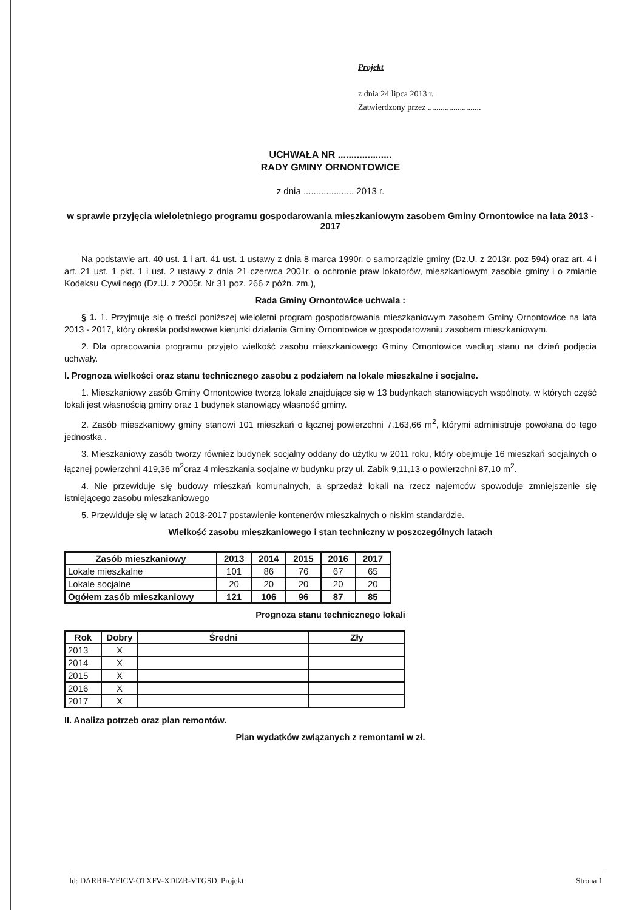Projekt
z dnia 24 lipca 2013 r.
Zatwierdzony przez .........................
UCHWAŁA NR ....................
RADY GMINY ORNONTOWICE
z dnia .................... 2013 r.
w sprawie przyjęcia wieloletniego programu gospodarowania mieszkaniowym zasobem Gminy Ornontowice na lata 2013 - 2017
Na podstawie art. 40 ust. 1 i art. 41 ust. 1 ustawy z dnia 8 marca 1990r. o samorządzie gminy (Dz.U. z 2013r. poz 594) oraz art. 4 i art. 21 ust. 1 pkt. 1 i ust. 2 ustawy z dnia 21 czerwca 2001r. o ochronie praw lokatorów, mieszkaniowym zasobie gminy i o zmianie Kodeksu Cywilnego (Dz.U. z 2005r. Nr 31 poz. 266 z późn. zm.),
Rada Gminy Ornontowice uchwala :
§ 1. 1. Przyjmuje się o treści poniższej wieloletni program gospodarowania mieszkaniowym zasobem Gminy Ornontowice na lata 2013 - 2017, który określa podstawowe kierunki działania Gminy Ornontowice w gospodarowaniu zasobem mieszkaniowym.
2. Dla opracowania programu przyjęto wielkość zasobu mieszkaniowego Gminy Ornontowice według stanu na dzień podjęcia uchwały.
I. Prognoza wielkości oraz stanu technicznego zasobu z podziałem na lokale mieszkalne i socjalne.
1. Mieszkaniowy zasób Gminy Ornontowice tworzą lokale znajdujące się w 13 budynkach stanowiących wspólnoty, w których część lokali jest własnością gminy oraz 1 budynek stanowiący własność gminy.
2. Zasób mieszkaniowy gminy stanowi 101 mieszkań o łącznej powierzchni 7.163,66 m<sup>2</sup>, którymi administruje powołana do tego jednostka .
3. Mieszkaniowy zasób tworzy również budynek socjalny oddany do użytku w 2011 roku, który obejmuje 16 mieszkań socjalnych o łącznej powierzchni 419,36 m<sup>2</sup>oraz 4 mieszkania socjalne w budynku przy ul. Żabik 9,11,13 o powierzchni 87,10 m<sup>2</sup>.
4. Nie przewiduje się budowy mieszkań komunalnych, a sprzedaż lokali na rzecz najemców spowoduje zmniejszenie się istniejącego zasobu mieszkaniowego
5. Przewiduje się w latach 2013-2017 postawienie kontenerów mieszkalnych o niskim standardzie.
Wielkość zasobu mieszkaniowego i stan techniczny w poszczególnych latach
| Zasób mieszkaniowy | 2013 | 2014 | 2015 | 2016 | 2017 |
| --- | --- | --- | --- | --- | --- |
| Lokale mieszkalne | 101 | 86 | 76 | 67 | 65 |
| Lokale socjalne | 20 | 20 | 20 | 20 | 20 |
| Ogółem zasób mieszkaniowy | 121 | 106 | 96 | 87 | 85 |
Prognoza stanu technicznego lokali
| Rok | Dobry | Średni | Zły |
| --- | --- | --- | --- |
| 2013 | X | | |
| 2014 | X | | |
| 2015 | X | | |
| 2016 | X | | |
| 2017 | X | | |
II. Analiza potrzeb oraz plan remontów.
Plan wydatków związanych z remontami w zł.
Id: DARRR-YEICV-OTXFV-XDIZR-VTGSD. Projekt Strona 1